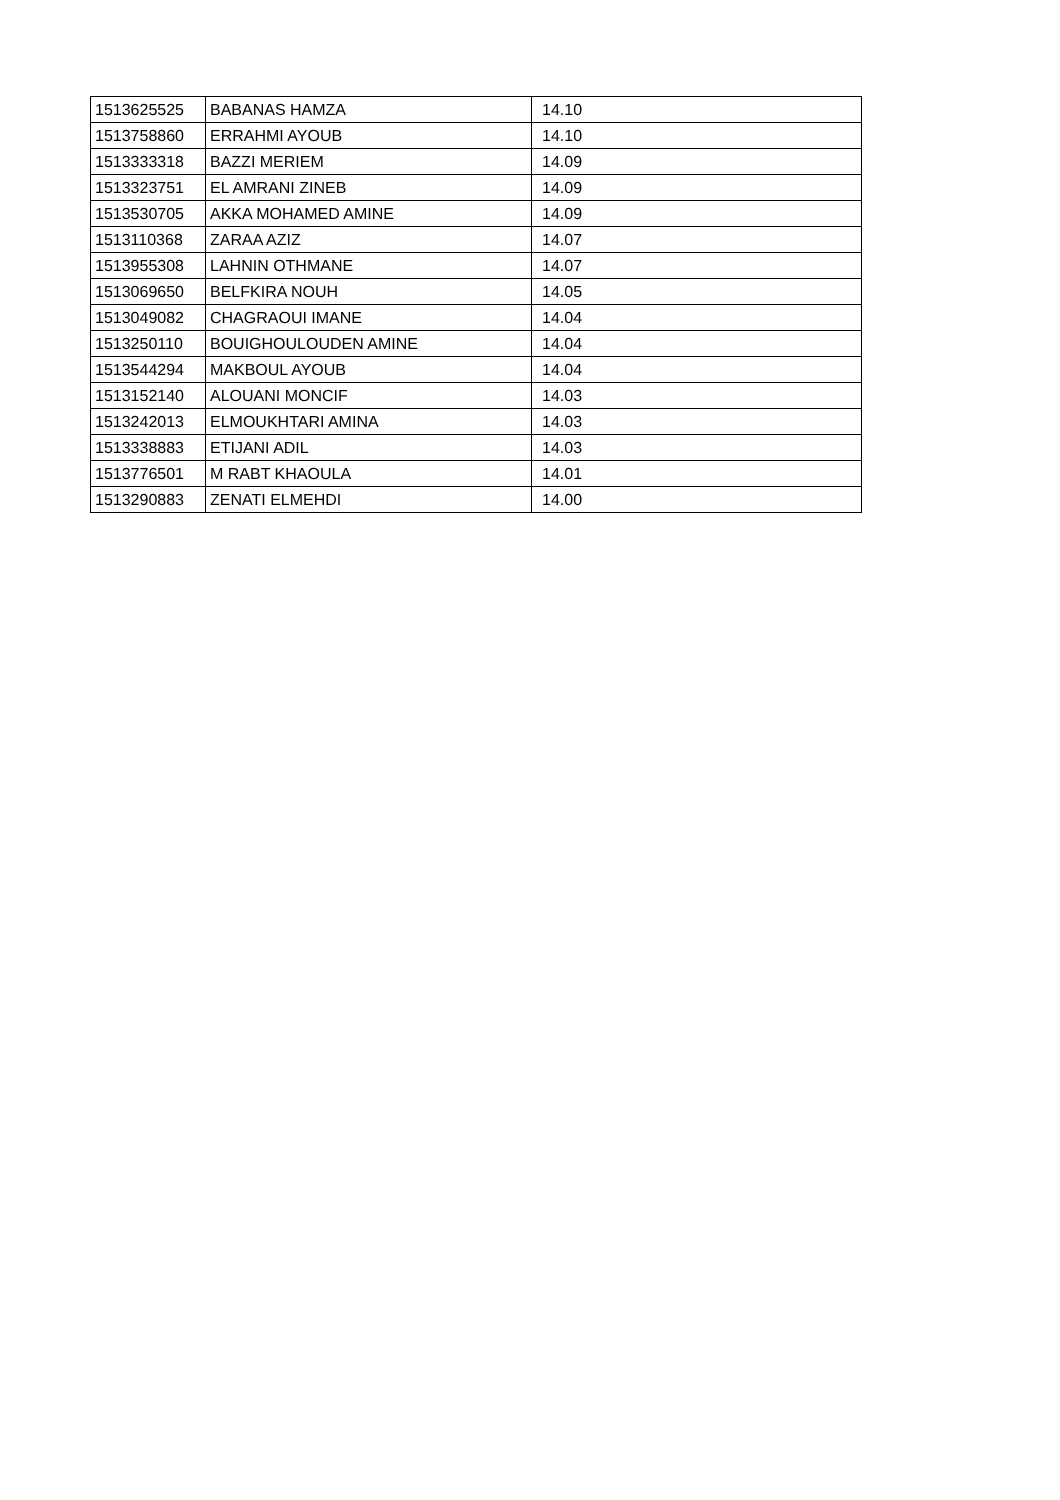| 1513625525 | BABANAS HAMZA | 14.10 |
| 1513758860 | ERRAHMI AYOUB | 14.10 |
| 1513333318 | BAZZI MERIEM | 14.09 |
| 1513323751 | EL AMRANI ZINEB | 14.09 |
| 1513530705 | AKKA MOHAMED AMINE | 14.09 |
| 1513110368 | ZARAA AZIZ | 14.07 |
| 1513955308 | LAHNIN OTHMANE | 14.07 |
| 1513069650 | BELFKIRA NOUH | 14.05 |
| 1513049082 | CHAGRAOUI IMANE | 14.04 |
| 1513250110 | BOUIGHOULOUDEN AMINE | 14.04 |
| 1513544294 | MAKBOUL AYOUB | 14.04 |
| 1513152140 | ALOUANI MONCIF | 14.03 |
| 1513242013 | ELMOUKHTARI AMINA | 14.03 |
| 1513338883 | ETIJANI ADIL | 14.03 |
| 1513776501 | M RABT KHAOULA | 14.01 |
| 1513290883 | ZENATI ELMEHDI | 14.00 |